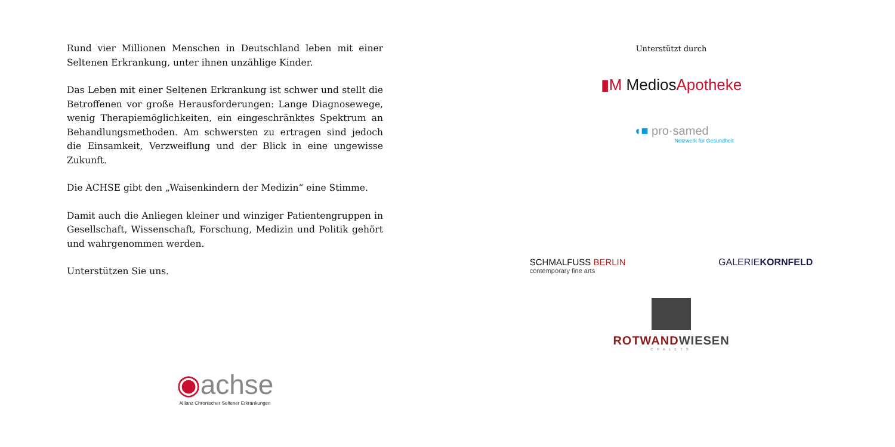Rund vier Millionen Menschen in Deutschland leben mit einer Seltenen Erkrankung, unter ihnen unzählige Kinder.
Das Leben mit einer Seltenen Erkrankung ist schwer und stellt die Betroffenen vor große Herausforderungen: Lange Diagnosewege, wenig Therapiemöglichkeiten, ein eingeschränktes Spektrum an Behandlungsmethoden. Am schwersten zu ertragen sind jedoch die Einsamkeit, Verzweiflung und der Blick in eine ungewisse Zukunft.
Die ACHSE gibt den „Waisenkindern der Medizin“ eine Stimme.
Damit auch die Anliegen kleiner und winziger Patientengruppen in Gesellschaft, Wissenschaft, Forschung, Medizin und Politik gehört und wahrgenommen werden.
Unterstützen Sie uns.
◉achse
Allianz Chronischer Seltener Erkrankungen
Unterstützt durch
▮M MediosApotheke
◖■ pro·samed
Netzwerk für Gesundheit
SCHMALFUSS BERLIN
contemporary fine arts
GALERIEKORNFELD
ROTWANDWIESEN
CHALETS